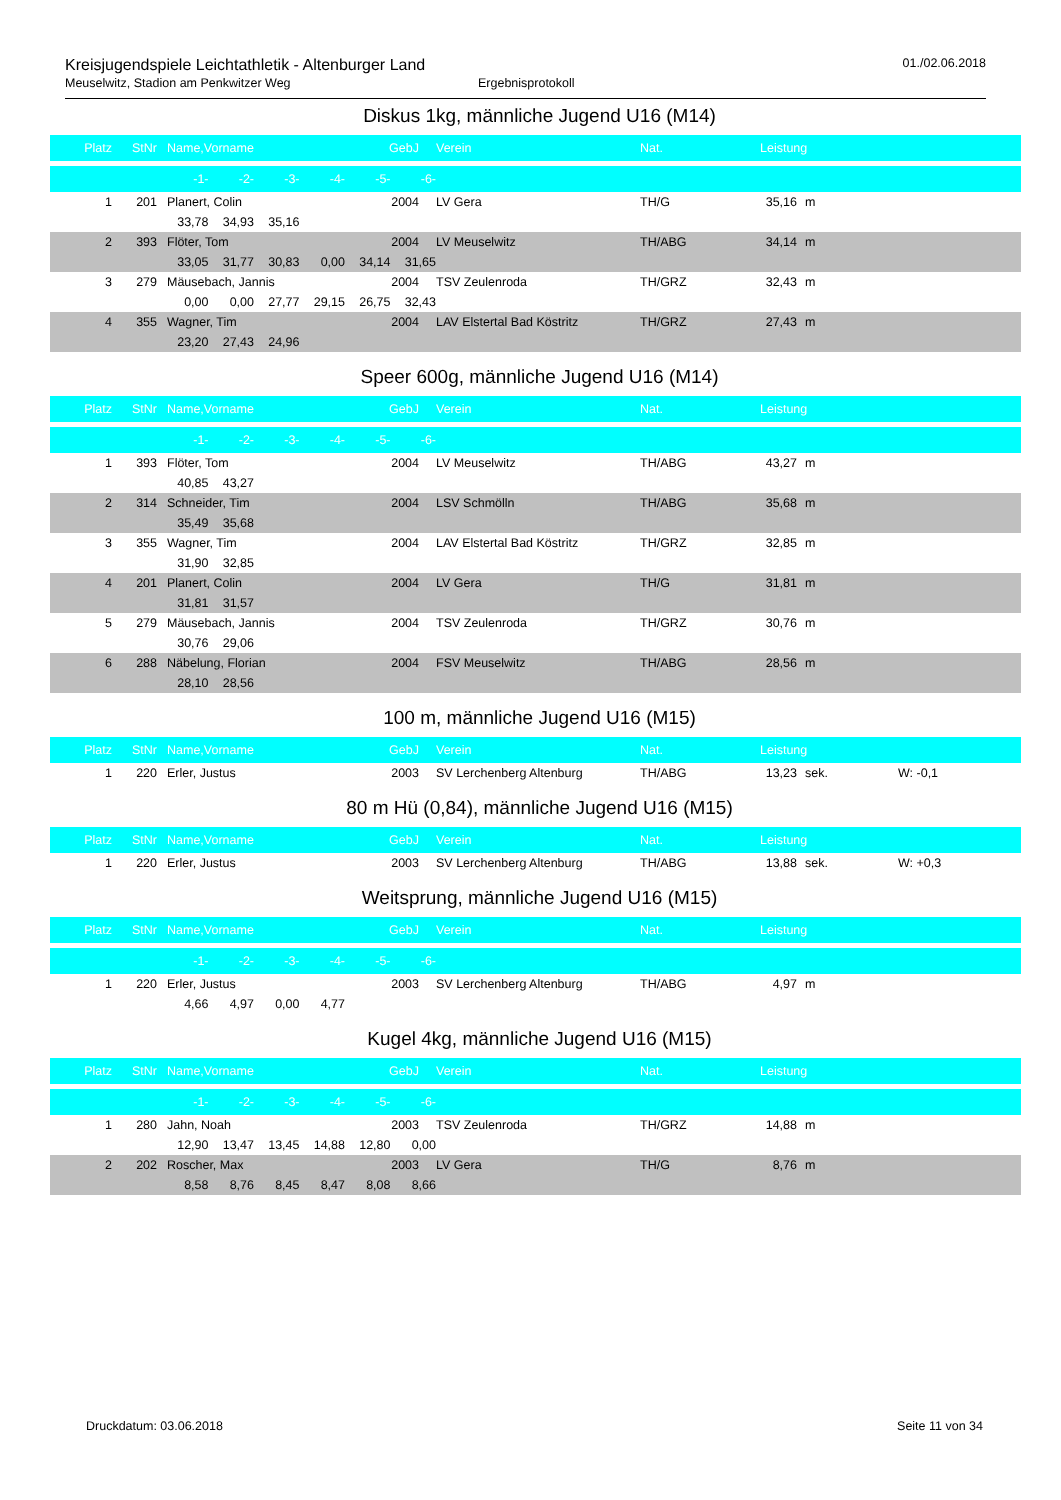Kreisjugendspiele Leichtathletik - Altenburger Land
Meuselwitz, Stadion am Penkwitzer Weg Ergebnisprotokoll
01./02.06.2018
Diskus 1kg, männliche Jugend U16 (M14)
| Platz | StNr | | Name,Vorname | GebJ | | Verein | Nat. | Leistung | | | |
| --- | --- | --- | --- | --- | --- | --- | --- | --- | --- | --- | --- |
| -1- -2- -3- -4- -5- -6- | | | | | | | | | | | |
| 1 | 201 | | Planert, Colin | 2004 | | LV Gera | TH/G | 35,16 | | m | |
| 33,78 34,93 35,16 | | | | | | | | | | | |
| 2 | 393 | | Flöter, Tom | 2004 | | LV Meuselwitz | TH/ABG | 34,14 | | m | |
| 33,05 31,77 30,83 0,00 34,14 31,65 | | | | | | | | | | | |
| 3 | 279 | | Mäusebach, Jannis | 2004 | | TSV Zeulenroda | TH/GRZ | 32,43 | | m | |
| 0,00 0,00 27,77 29,15 26,75 32,43 | | | | | | | | | | | |
| 4 | 355 | | Wagner, Tim | 2004 | | LAV Elstertal Bad Köstritz | TH/GRZ | 27,43 | | m | |
| 23,20 27,43 24,96 | | | | | | | | | | | |
Speer 600g, männliche Jugend U16 (M14)
| Platz | StNr | | Name,Vorname | GebJ | | Verein | Nat. | Leistung | | | |
| --- | --- | --- | --- | --- | --- | --- | --- | --- | --- | --- | --- |
| -1- -2- -3- -4- -5- -6- | | | | | | | | | | | |
| 1 | 393 | | Flöter, Tom | 2004 | | LV Meuselwitz | TH/ABG | 43,27 | | m | |
| 40,85 43,27 | | | | | | | | | | | |
| 2 | 314 | | Schneider, Tim | 2004 | | LSV Schmölln | TH/ABG | 35,68 | | m | |
| 35,49 35,68 | | | | | | | | | | | |
| 3 | 355 | | Wagner, Tim | 2004 | | LAV Elstertal Bad Köstritz | TH/GRZ | 32,85 | | m | |
| 31,90 32,85 | | | | | | | | | | | |
| 4 | 201 | | Planert, Colin | 2004 | | LV Gera | TH/G | 31,81 | | m | |
| 31,81 31,57 | | | | | | | | | | | |
| 5 | 279 | | Mäusebach, Jannis | 2004 | | TSV Zeulenroda | TH/GRZ | 30,76 | | m | |
| 30,76 29,06 | | | | | | | | | | | |
| 6 | 288 | | Näbelung, Florian | 2004 | | FSV Meuselwitz | TH/ABG | 28,56 | | m | |
| 28,10 28,56 | | | | | | | | | | | |
100 m, männliche Jugend U16 (M15)
| Platz | StNr | | Name,Vorname | GebJ | | Verein | Nat. | Leistung | | | |
| --- | --- | --- | --- | --- | --- | --- | --- | --- | --- | --- | --- |
| 1 | 220 | | Erler, Justus | 2003 | | SV Lerchenberg Altenburg | TH/ABG | 13,23 | | sek. | W: -0,1 |
80 m Hü (0,84), männliche Jugend U16 (M15)
| Platz | StNr | | Name,Vorname | GebJ | | Verein | Nat. | Leistung | | | |
| --- | --- | --- | --- | --- | --- | --- | --- | --- | --- | --- | --- |
| 1 | 220 | | Erler, Justus | 2003 | | SV Lerchenberg Altenburg | TH/ABG | 13,88 | | sek. | W: +0,3 |
Weitsprung, männliche Jugend U16 (M15)
| Platz | StNr | | Name,Vorname | GebJ | | Verein | Nat. | Leistung | | | |
| --- | --- | --- | --- | --- | --- | --- | --- | --- | --- | --- | --- |
| -1- -2- -3- -4- -5- -6- | | | | | | | | | | | |
| 1 | 220 | | Erler, Justus | 2003 | | SV Lerchenberg Altenburg | TH/ABG | 4,97 | | m | |
| 4,66 4,97 0,00 4,77 | | | | | | | | | | | |
Kugel 4kg, männliche Jugend U16 (M15)
| Platz | StNr | | Name,Vorname | GebJ | | Verein | Nat. | Leistung | | | |
| --- | --- | --- | --- | --- | --- | --- | --- | --- | --- | --- | --- |
| -1- -2- -3- -4- -5- -6- | | | | | | | | | | | |
| 1 | 280 | | Jahn, Noah | 2003 | | TSV Zeulenroda | TH/GRZ | 14,88 | | m | |
| 12,90 13,47 13,45 14,88 12,80 0,00 | | | | | | | | | | | |
| 2 | 202 | | Roscher, Max | 2003 | | LV Gera | TH/G | 8,76 | | m | |
| 8,58 8,76 8,45 8,47 8,08 8,66 | | | | | | | | | | | |
Druckdatum: 03.06.2018 Seite 11 von 34